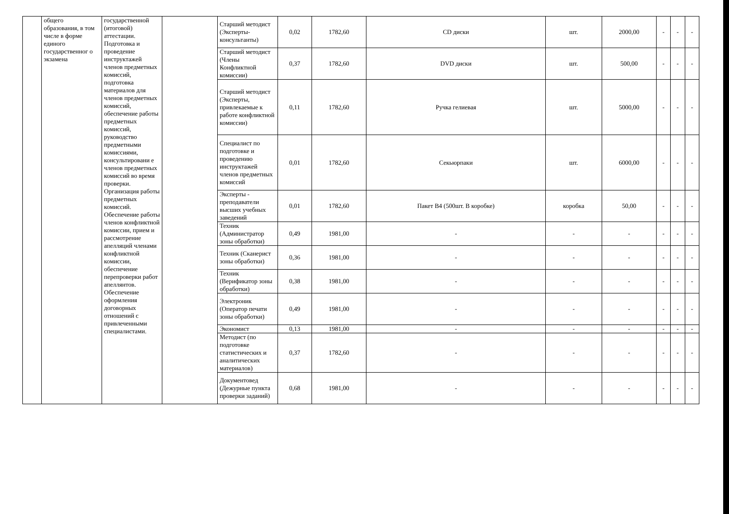| | общего образования, в том числе в форме единого государственног о экзамена | государственной (итоговой) аттестации. Подготовка и проведение инструктажей членов предметных комиссий, подготовка материалов для членов предметных комиссий, обеспечение работы предметных комиссий, руководство предметными комиссиями, консультировани е членов предметных комиссий во время проверки. Организация работы предметных комиссий. Обеспечение работы членов конфликтной комиссии, прием и рассмотрение апелляций членами конфликтной комиссии, обеспечение перепроверки работ апеллянтов. Обеспечение оформления договорных отношений с привлеченными специалистами. | | Старший методист (Эксперты-консультанты) | 0,02 | 1782,60 | CD диски | шт. | 2000,00 | - | - | - |
| | | | | Старший методист (Члены Конфликтной комиссии) | 0,37 | 1782,60 | DVD диски | шт. | 500,00 | - | - | - |
| | | | | Старший методист (Эксперты, привлекаемые к работе конфликтной комиссии) | 0,11 | 1782,60 | Ручка гелиевая | шт. | 5000,00 | - | - | - |
| | | | | Специалист по подготовке и проведению инструктажей членов предметных комиссий | 0,01 | 1782,60 | Секьюрпаки | шт. | 6000,00 | - | - | - |
| | | | | Эксперты - преподаватели высших учебных заведений | 0,01 | 1782,60 | Пакет В4 (500шт. В коробке) | коробка | 50,00 | - | - | - |
| | | | | Техник (Администратор зоны обработки) | 0,49 | 1981,00 | - | - | - | - | - | - |
| | | | | Техник (Сканерист зоны обработки) | 0,36 | 1981,00 | - | - | - | - | - | - |
| | | | | Техник (Верификатор зоны обработки) | 0,38 | 1981,00 | - | - | - | - | - | - |
| | | | | Электроник (Оператор печати зоны обработки) | 0,49 | 1981,00 | - | - | - | - | - | - |
| | | | | Экономист | 0,13 | 1981,00 | - | - | - | - | - | - |
| | | | | Методист (по подготовке статистических и аналитических материалов) | 0,37 | 1782,60 | - | - | - | - | - | - |
| | | | | Документовед (Дежурные пункта проверки заданий) | 0,68 | 1981,00 | - | - | - | - | - | - |